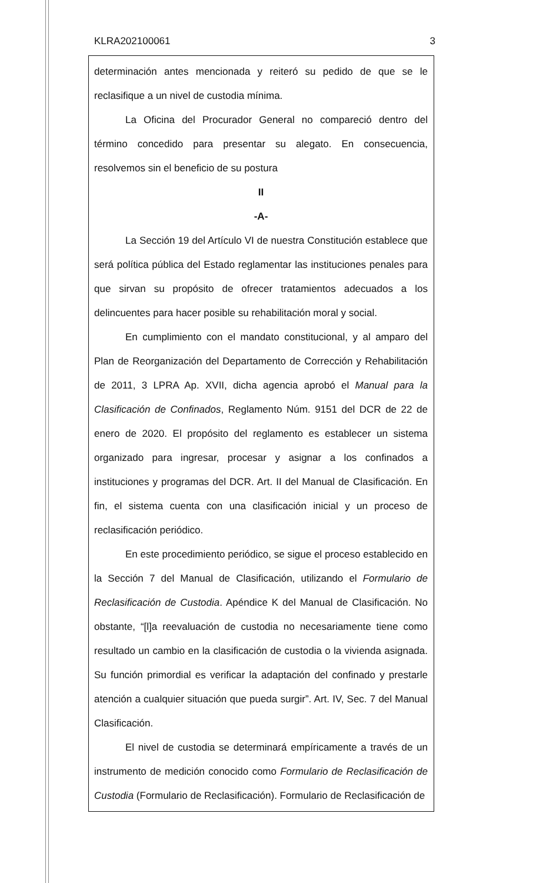KLRA202100061 3
determinación antes mencionada y reiteró su pedido de que se le reclasifique a un nivel de custodia mínima.
La Oficina del Procurador General no compareció dentro del término concedido para presentar su alegato. En consecuencia, resolvemos sin el beneficio de su postura
II
-A-
La Sección 19 del Artículo VI de nuestra Constitución establece que será política pública del Estado reglamentar las instituciones penales para que sirvan su propósito de ofrecer tratamientos adecuados a los delincuentes para hacer posible su rehabilitación moral y social.
En cumplimiento con el mandato constitucional, y al amparo del Plan de Reorganización del Departamento de Corrección y Rehabilitación de 2011, 3 LPRA Ap. XVII, dicha agencia aprobó el Manual para la Clasificación de Confinados, Reglamento Núm. 9151 del DCR de 22 de enero de 2020. El propósito del reglamento es establecer un sistema organizado para ingresar, procesar y asignar a los confinados a instituciones y programas del DCR. Art. II del Manual de Clasificación. En fin, el sistema cuenta con una clasificación inicial y un proceso de reclasificación periódico.
En este procedimiento periódico, se sigue el proceso establecido en la Sección 7 del Manual de Clasificación, utilizando el Formulario de Reclasificación de Custodia. Apéndice K del Manual de Clasificación. No obstante, “[l]a reevaluación de custodia no necesariamente tiene como resultado un cambio en la clasificación de custodia o la vivienda asignada. Su función primordial es verificar la adaptación del confinado y prestarle atención a cualquier situación que pueda surgir”. Art. IV, Sec. 7 del Manual Clasificación.
El nivel de custodia se determinará empíricamente a través de un instrumento de medición conocido como Formulario de Reclasificación de Custodia (Formulario de Reclasificación). Formulario de Reclasificación de